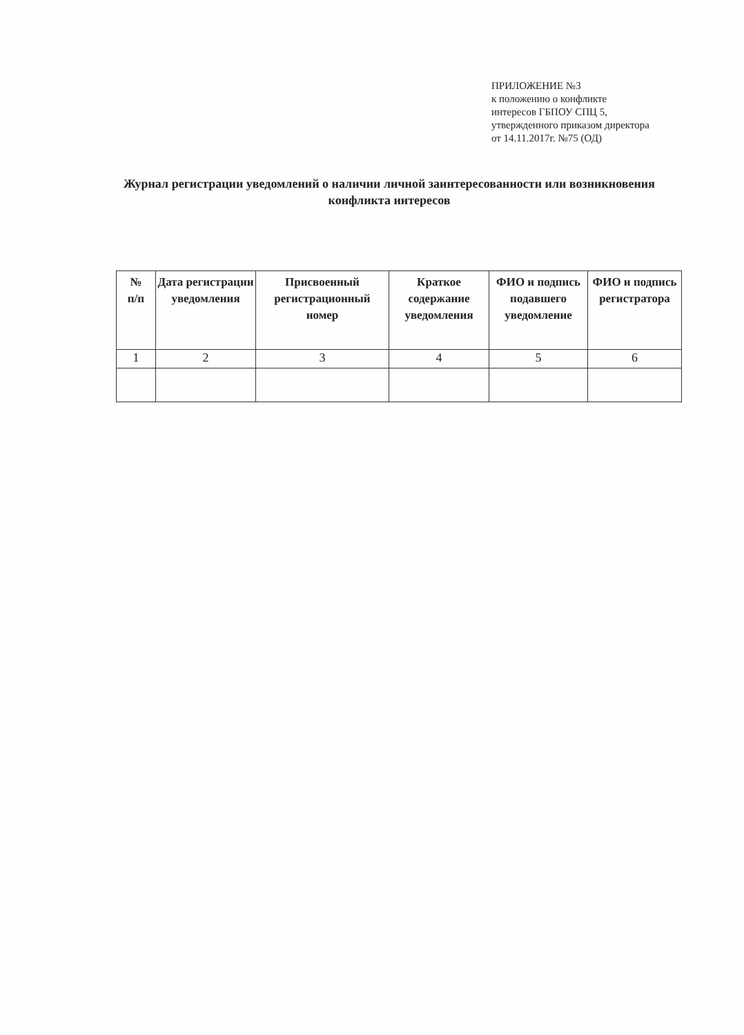ПРИЛОЖЕНИЕ №3
к положению о конфликте
интересов ГБПОУ СПЦ 5,
утвержденного приказом директора
от 14.11.2017г. №75 (ОД)
Журнал регистрации уведомлений о наличии личной заинтересованности или возникновения конфликта интересов
| № п/п | Дата регистрации уведомления | Присвоенный регистрационный номер | Краткое содержание уведомления | ФИО и подпись подавшего уведомление | ФИО и подпись регистратора |
| --- | --- | --- | --- | --- | --- |
| 1 | 2 | 3 | 4 | 5 | 6 |